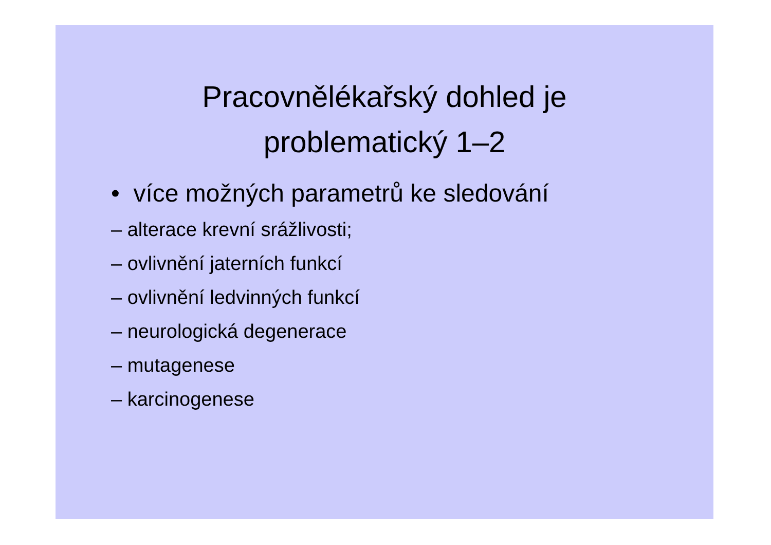Pracovnělékařský dohled je
problematický 1–2
• více možných parametrů ke sledování
– alterace krevní srážlivosti;
– ovlivnění jaterních funkcí
– ovlivnění ledvinných funkcí
– neurologická degenerace
– mutagenese
– karcinogenese